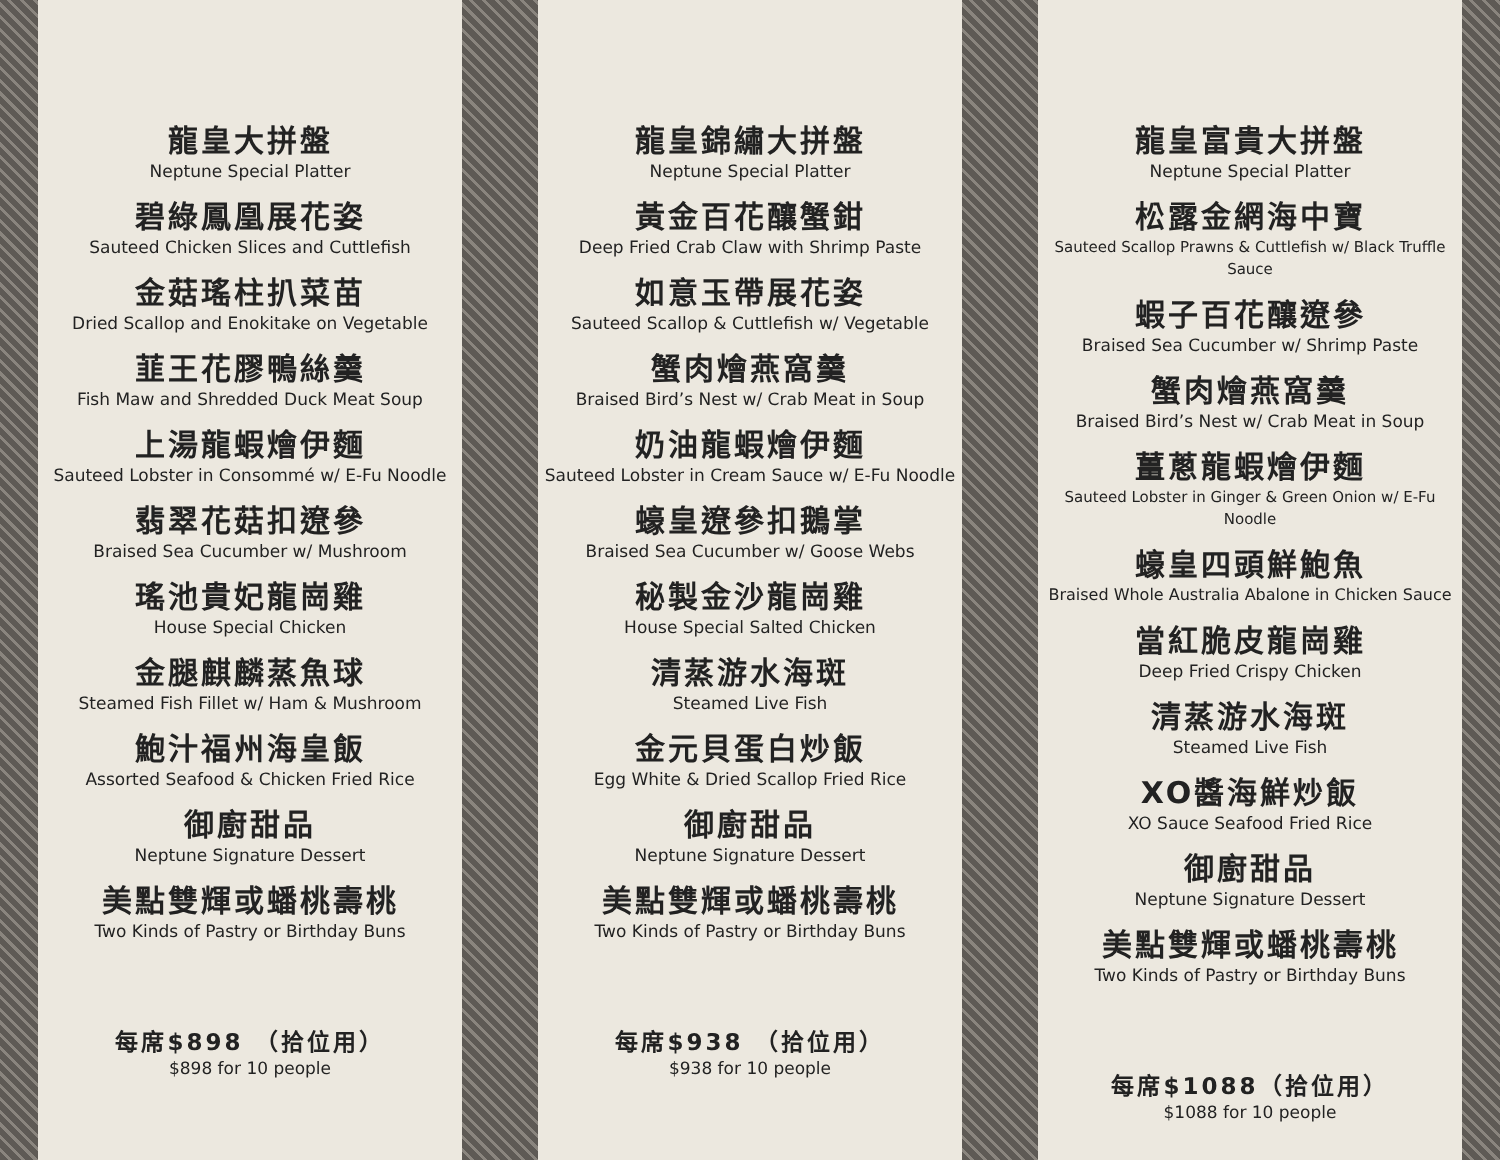龍皇大拼盤
Neptune Special Platter
碧綠鳳凰展花姿
Sauteed Chicken Slices and Cuttlefish
金菇瑤柱扒菜苗
Dried Scallop and Enokitake on Vegetable
韮王花膠鴨絲羹
Fish Maw and Shredded Duck Meat Soup
上湯龍蝦燴伊麵
Sauteed Lobster in Consommé w/ E-Fu Noodle
翡翠花菇扣遼參
Braised Sea Cucumber w/ Mushroom
瑤池貴妃龍崗雞
House Special Chicken
金腿麒麟蒸魚球
Steamed Fish Fillet w/ Ham & Mushroom
鮑汁福州海皇飯
Assorted Seafood & Chicken Fried Rice
御廚甜品
Neptune Signature Dessert
美點雙輝或蟠桃壽桃
Two Kinds of Pastry or Birthday Buns
每席$898 （拾位用）
$898 for 10 people
龍皇錦繡大拼盤
Neptune Special Platter
黃金百花釀蟹鉗
Deep Fried Crab Claw with Shrimp Paste
如意玉帶展花姿
Sauteed Scallop & Cuttlefish w/ Vegetable
蟹肉燴燕窩羹
Braised Bird’s Nest w/ Crab Meat in Soup
奶油龍蝦燴伊麵
Sauteed Lobster in Cream Sauce w/ E-Fu Noodle
蠔皇遼參扣鵝掌
Braised Sea Cucumber w/ Goose Webs
秘製金沙龍崗雞
House Special Salted Chicken
清蒸游水海斑
Steamed Live Fish
金元貝蛋白炒飯
Egg White & Dried Scallop Fried Rice
御廚甜品
Neptune Signature Dessert
美點雙輝或蟠桃壽桃
Two Kinds of Pastry or Birthday Buns
每席$938 （拾位用）
$938 for 10 people
龍皇富貴大拼盤
Neptune Special Platter
松露金網海中寶
Sauteed Scallop Prawns & Cuttlefish w/ Black Truffle Sauce
蝦子百花釀遼參
Braised Sea Cucumber w/ Shrimp Paste
蟹肉燴燕窩羹
Braised Bird’s Nest w/ Crab Meat in Soup
薑蔥龍蝦燴伊麵
Sauteed Lobster in Ginger & Green Onion w/ E-Fu Noodle
蠔皇四頭鮮鮑魚
Braised Whole Australia Abalone in Chicken Sauce
當紅脆皮龍崗雞
Deep Fried Crispy Chicken
清蒸游水海斑
Steamed Live Fish
XO醬海鮮炒飯
XO Sauce Seafood Fried Rice
御廚甜品
Neptune Signature Dessert
美點雙輝或蟠桃壽桃
Two Kinds of Pastry or Birthday Buns
每席$1088（拾位用）
$1088 for 10 people